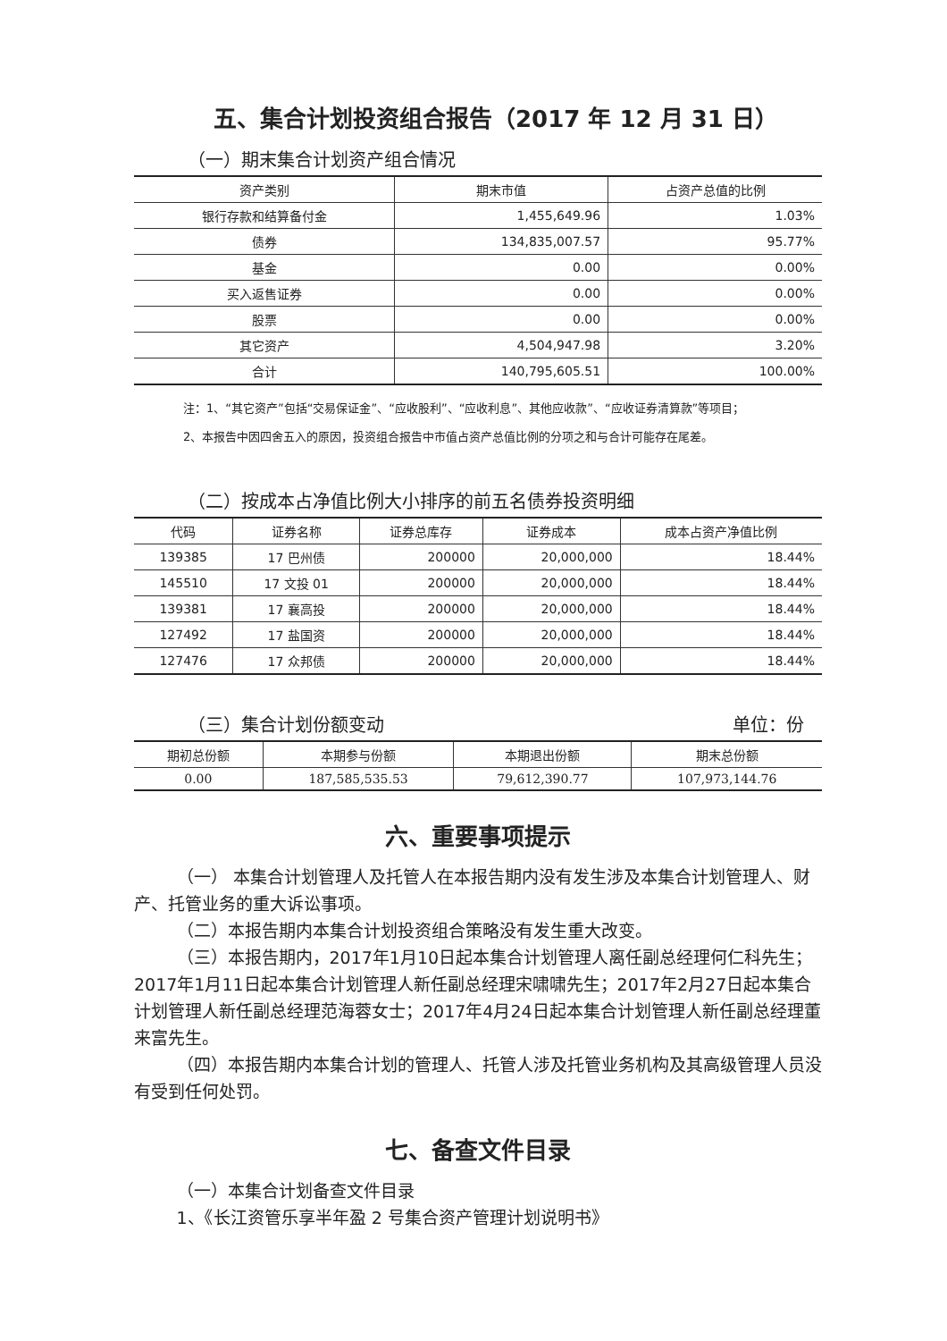五、集合计划投资组合报告（2017 年 12 月 31 日）
（一）期末集合计划资产组合情况
| 资产类别 | 期末市值 | 占资产总值的比例 |
| --- | --- | --- |
| 银行存款和结算备付金 | 1,455,649.96 | 1.03% |
| 债券 | 134,835,007.57 | 95.77% |
| 基金 | 0.00 | 0.00% |
| 买入返售证券 | 0.00 | 0.00% |
| 股票 | 0.00 | 0.00% |
| 其它资产 | 4,504,947.98 | 3.20% |
| 合计 | 140,795,605.51 | 100.00% |
注：1、“其它资产”包括“交易保证金”、“应收股利”、“应收利息”、其他应收款”、“应收证券清算款”等项目；
2、本报告中因四舍五入的原因，投资组合报告中市值占资产总值比例的分项之和与合计可能存在尾差。
（二）按成本占净值比例大小排序的前五名债券投资明细
| 代码 | 证券名称 | 证券总库存 | 证券成本 | 成本占资产净值比例 |
| --- | --- | --- | --- | --- |
| 139385 | 17 巴州债 | 200000 | 20,000,000 | 18.44% |
| 145510 | 17 文投 01 | 200000 | 20,000,000 | 18.44% |
| 139381 | 17 襄高投 | 200000 | 20,000,000 | 18.44% |
| 127492 | 17 盐国资 | 200000 | 20,000,000 | 18.44% |
| 127476 | 17 众邦债 | 200000 | 20,000,000 | 18.44% |
（三）集合计划份额变动 单位：份
| 期初总份额 | 本期参与份额 | 本期退出份额 | 期末总份额 |
| --- | --- | --- | --- |
| 0.00 | 187,585,535.53 | 79,612,390.77 | 107,973,144.76 |
六、重要事项提示
（一） 本集合计划管理人及托管人在本报告期内没有发生涉及本集合计划管理人、财产、托管业务的重大诉讼事项。
（二）本报告期内本集合计划投资组合策略没有发生重大改变。
（三）本报告期内，2017年1月10日起本集合计划管理人离任副总经理何仁科先生；2017年1月11日起本集合计划管理人新任副总经理宋啸啸先生；2017年2月27日起本集合计划管理人新任副总经理范海蓉女士；2017年4月24日起本集合计划管理人新任副总经理董来富先生。
（四）本报告期内本集合计划的管理人、托管人涉及托管业务机构及其高级管理人员没有受到任何处罚。
七、备查文件目录
（一）本集合计划备查文件目录
1、《长江资管乐享半年盈 2 号集合资产管理计划说明书》